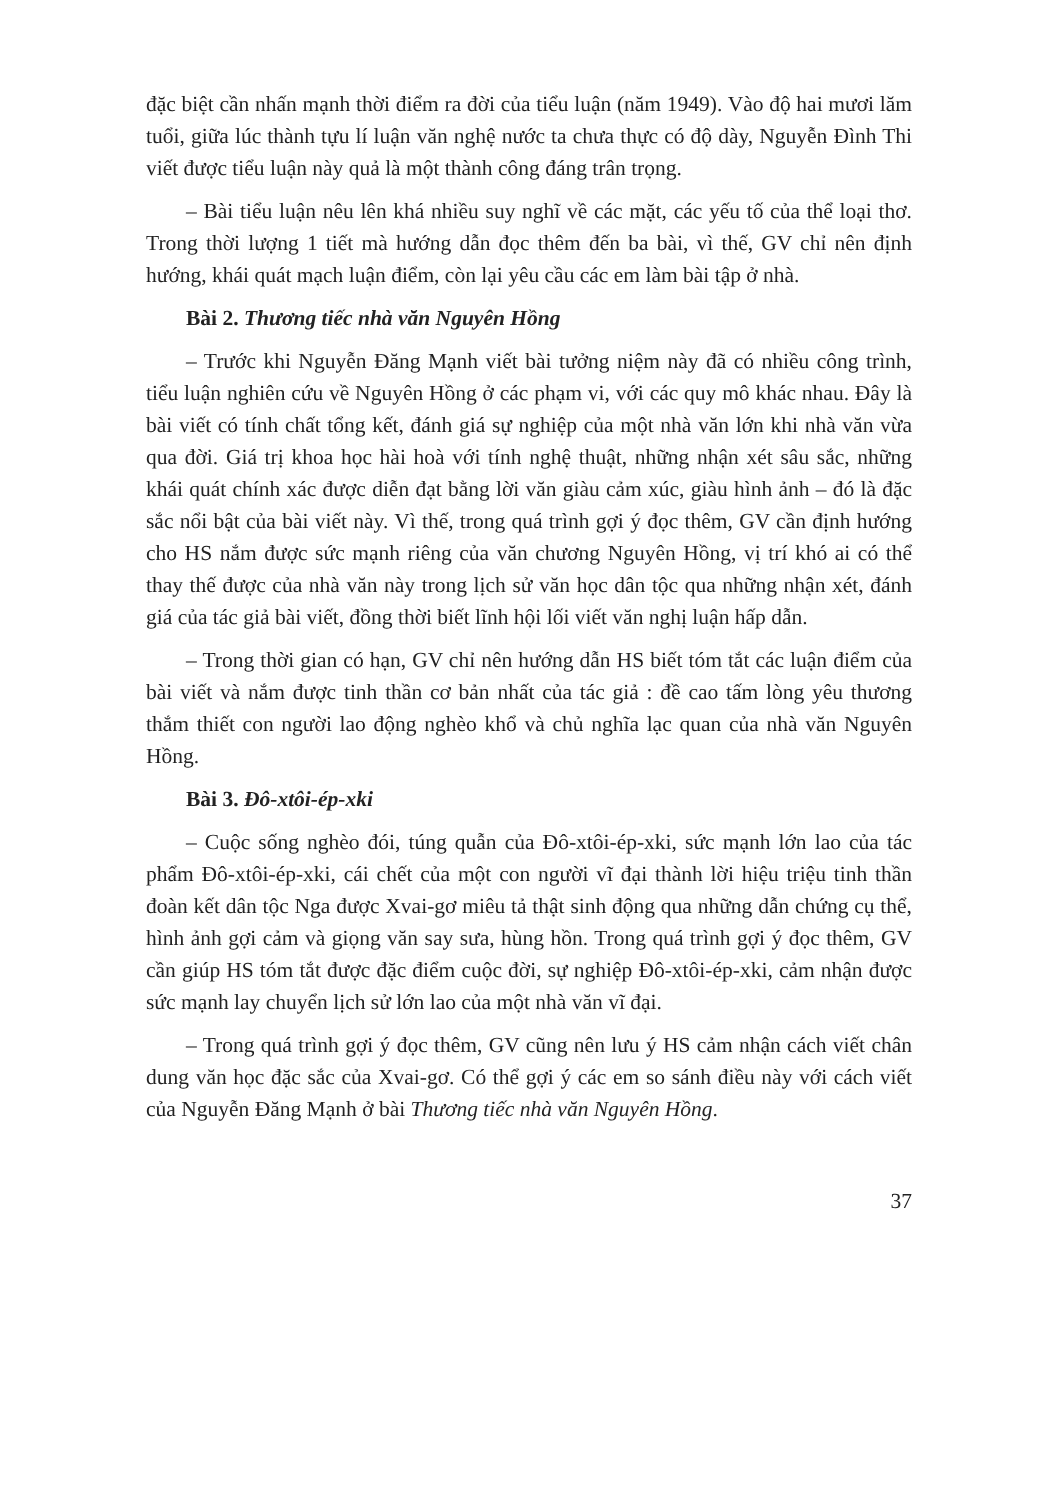đặc biệt cần nhấn mạnh thời điểm ra đời của tiểu luận (năm 1949). Vào độ hai mươi lăm tuổi, giữa lúc thành tựu lí luận văn nghệ nước ta chưa thực có độ dày, Nguyễn Đình Thi viết được tiểu luận này quả là một thành công đáng trân trọng.
– Bài tiểu luận nêu lên khá nhiều suy nghĩ về các mặt, các yếu tố của thể loại thơ. Trong thời lượng 1 tiết mà hướng dẫn đọc thêm đến ba bài, vì thế, GV chỉ nên định hướng, khái quát mạch luận điểm, còn lại yêu cầu các em làm bài tập ở nhà.
Bài 2. Thương tiếc nhà văn Nguyên Hồng
– Trước khi Nguyễn Đăng Mạnh viết bài tưởng niệm này đã có nhiều công trình, tiểu luận nghiên cứu về Nguyên Hồng ở các phạm vi, với các quy mô khác nhau. Đây là bài viết có tính chất tổng kết, đánh giá sự nghiệp của một nhà văn lớn khi nhà văn vừa qua đời. Giá trị khoa học hài hoà với tính nghệ thuật, những nhận xét sâu sắc, những khái quát chính xác được diễn đạt bằng lời văn giàu cảm xúc, giàu hình ảnh – đó là đặc sắc nổi bật của bài viết này. Vì thế, trong quá trình gợi ý đọc thêm, GV cần định hướng cho HS nắm được sức mạnh riêng của văn chương Nguyên Hồng, vị trí khó ai có thể thay thế được của nhà văn này trong lịch sử văn học dân tộc qua những nhận xét, đánh giá của tác giả bài viết, đồng thời biết lĩnh hội lối viết văn nghị luận hấp dẫn.
– Trong thời gian có hạn, GV chỉ nên hướng dẫn HS biết tóm tắt các luận điểm của bài viết và nắm được tinh thần cơ bản nhất của tác giả : đề cao tấm lòng yêu thương thắm thiết con người lao động nghèo khổ và chủ nghĩa lạc quan của nhà văn Nguyên Hồng.
Bài 3. Đô-xtôi-ép-xki
– Cuộc sống nghèo đói, túng quẫn của Đô-xtôi-ép-xki, sức mạnh lớn lao của tác phẩm Đô-xtôi-ép-xki, cái chết của một con người vĩ đại thành lời hiệu triệu tinh thần đoàn kết dân tộc Nga được Xvai-gơ miêu tả thật sinh động qua những dẫn chứng cụ thể, hình ảnh gợi cảm và giọng văn say sưa, hùng hồn. Trong quá trình gợi ý đọc thêm, GV cần giúp HS tóm tắt được đặc điểm cuộc đời, sự nghiệp Đô-xtôi-ép-xki, cảm nhận được sức mạnh lay chuyển lịch sử lớn lao của một nhà văn vĩ đại.
– Trong quá trình gợi ý đọc thêm, GV cũng nên lưu ý HS cảm nhận cách viết chân dung văn học đặc sắc của Xvai-gơ. Có thể gợi ý các em so sánh điều này với cách viết của Nguyễn Đăng Mạnh ở bài Thương tiếc nhà văn Nguyên Hồng.
37